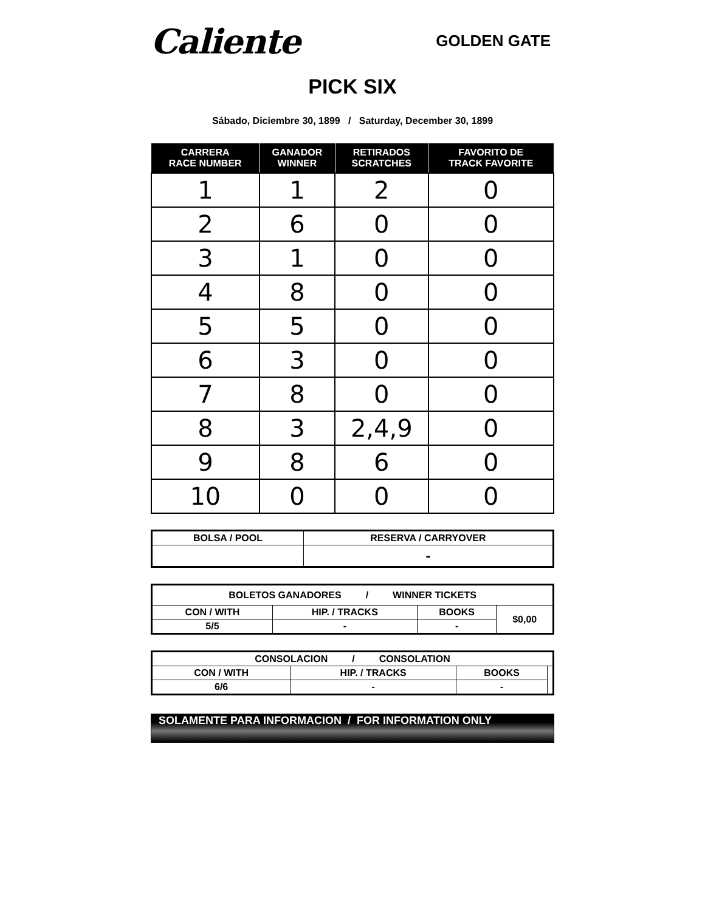Caliente
GOLDEN GATE
PICK SIX
Sábado, Diciembre 30, 1899 / Saturday, December 30, 1899
| CARRERA RACE NUMBER | GANADOR WINNER | RETIRADOS SCRATCHES | FAVORITO DE TRACK FAVORITE |
| --- | --- | --- | --- |
| 1 | 1 | 2 | 0 |
| 2 | 6 | 0 | 0 |
| 3 | 1 | 0 | 0 |
| 4 | 8 | 0 | 0 |
| 5 | 5 | 0 | 0 |
| 6 | 3 | 0 | 0 |
| 7 | 8 | 0 | 0 |
| 8 | 3 | 2,4,9 | 0 |
| 9 | 8 | 6 | 0 |
| 10 | 0 | 0 | 0 |
| BOLSA / POOL | RESERVA / CARRYOVER |
| --- | --- |
| | - |
| BOLETOS GANADORES / WINNER TICKETS | | | |
| --- | --- | --- | --- |
| CON / WITH | HIP. / TRACKS | BOOKS | $0,00 |
| 5/5 | - | - | |
| CONSOLACION / CONSOLATION | | | |
| --- | --- | --- | --- |
| CON / WITH | HIP. / TRACKS | BOOKS | |
| 6/6 | - | - | |
SOLAMENTE PARA INFORMACION / FOR INFORMATION ONLY